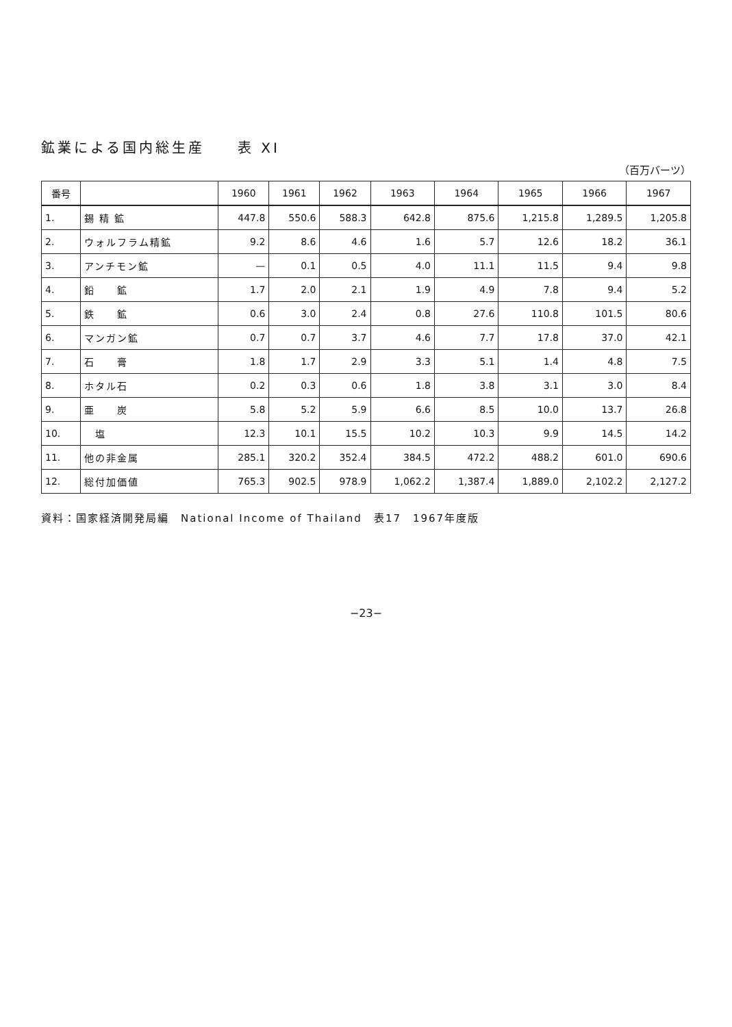鉱業による国内総生産　　表 XI
（百万バーツ）
| 番号 | | 1960 | 1961 | 1962 | 1963 | 1964 | 1965 | 1966 | 1967 |
| --- | --- | --- | --- | --- | --- | --- | --- | --- | --- |
| 1. | 錫 精 鉱 | 447.8 | 550.6 | 588.3 | 642.8 | 875.6 | 1,215.8 | 1,289.5 | 1,205.8 |
| 2. | ウォルフラム精鉱 | 9.2 | 8.6 | 4.6 | 1.6 | 5.7 | 12.6 | 18.2 | 36.1 |
| 3. | アンチモン鉱 | — | 0.1 | 0.5 | 4.0 | 11.1 | 11.5 | 9.4 | 9.8 |
| 4. | 鉛 鉱 | 1.7 | 2.0 | 2.1 | 1.9 | 4.9 | 7.8 | 9.4 | 5.2 |
| 5. | 鉄 鉱 | 0.6 | 3.0 | 2.4 | 0.8 | 27.6 | 110.8 | 101.5 | 80.6 |
| 6. | マンガン鉱 | 0.7 | 0.7 | 3.7 | 4.6 | 7.7 | 17.8 | 37.0 | 42.1 |
| 7. | 石 膏 | 1.8 | 1.7 | 2.9 | 3.3 | 5.1 | 1.4 | 4.8 | 7.5 |
| 8. | ホタル石 | 0.2 | 0.3 | 0.6 | 1.8 | 3.8 | 3.1 | 3.0 | 8.4 |
| 9. | 亜 炭 | 5.8 | 5.2 | 5.9 | 6.6 | 8.5 | 10.0 | 13.7 | 26.8 |
| 10. | 塩 | 12.3 | 10.1 | 15.5 | 10.2 | 10.3 | 9.9 | 14.5 | 14.2 |
| 11. | 他の非金属 | 285.1 | 320.2 | 352.4 | 384.5 | 472.2 | 488.2 | 601.0 | 690.6 |
| 12. | 総付加価値 | 765.3 | 902.5 | 978.9 | 1,062.2 | 1,387.4 | 1,889.0 | 2,102.2 | 2,127.2 |
資料：国家経済開発局編　National Income of Thailand　表17　1967年度版
−23−